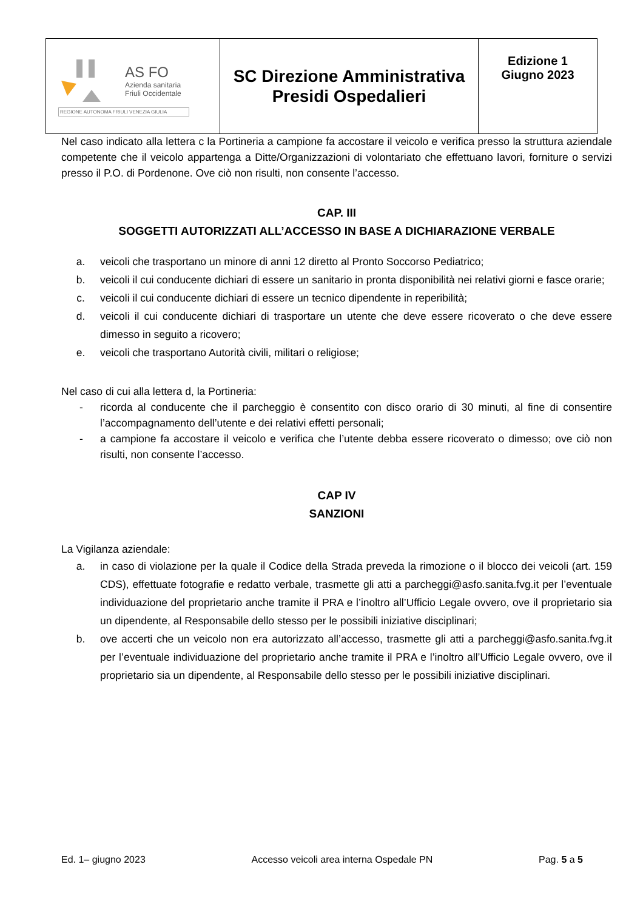| AS FO Azienda sanitaria Friuli Occidentale REGIONE AUTONOMA FRIULI VENEZIA GIULIA | SC Direzione Amministrativa Presidi Ospedalieri | Edizione 1 Giugno 2023 |
Nel caso indicato alla lettera c la Portineria a campione fa accostare il veicolo e verifica presso la struttura aziendale competente che il veicolo appartenga a Ditte/Organizzazioni di volontariato che effettuano lavori, forniture o servizi presso il P.O. di Pordenone. Ove ciò non risulti, non consente l’accesso.
CAP. III
SOGGETTI AUTORIZZATI ALL’ACCESSO IN BASE A DICHIARAZIONE VERBALE
a. veicoli che trasportano un minore di anni 12 diretto al Pronto Soccorso Pediatrico;
b. veicoli il cui conducente dichiari di essere un sanitario in pronta disponibilità nei relativi giorni e fasce orarie;
c. veicoli il cui conducente dichiari di essere un tecnico dipendente in reperibilità;
d. veicoli il cui conducente dichiari di trasportare un utente che deve essere ricoverato o che deve essere dimesso in seguito a ricovero;
e. veicoli che trasportano Autorità civili, militari o religiose;
Nel caso di cui alla lettera d, la Portineria:
- ricorda al conducente che il parcheggio è consentito con disco orario di 30 minuti, al fine di consentire l’accompagnamento dell’utente e dei relativi effetti personali;
- a campione fa accostare il veicolo e verifica che l’utente debba essere ricoverato o dimesso; ove ciò non risulti, non consente l’accesso.
CAP IV
SANZIONI
La Vigilanza aziendale:
a. in caso di violazione per la quale il Codice della Strada preveda la rimozione o il blocco dei veicoli (art. 159 CDS), effettuate fotografie e redatto verbale, trasmette gli atti a parcheggi@asfo.sanita.fvg.it per l’eventuale individuazione del proprietario anche tramite il PRA e l’inoltro all’Ufficio Legale ovvero, ove il proprietario sia un dipendente, al Responsabile dello stesso per le possibili iniziative disciplinari;
b. ove accerti che un veicolo non era autorizzato all’accesso, trasmette gli atti a parcheggi@asfo.sanita.fvg.it per l’eventuale individuazione del proprietario anche tramite il PRA e l’inoltro all’Ufficio Legale ovvero, ove il proprietario sia un dipendente, al Responsabile dello stesso per le possibili iniziative disciplinari.
Ed. 1– giugno 2023 Accesso veicoli area interna Ospedale PN Pag. 5 a 5